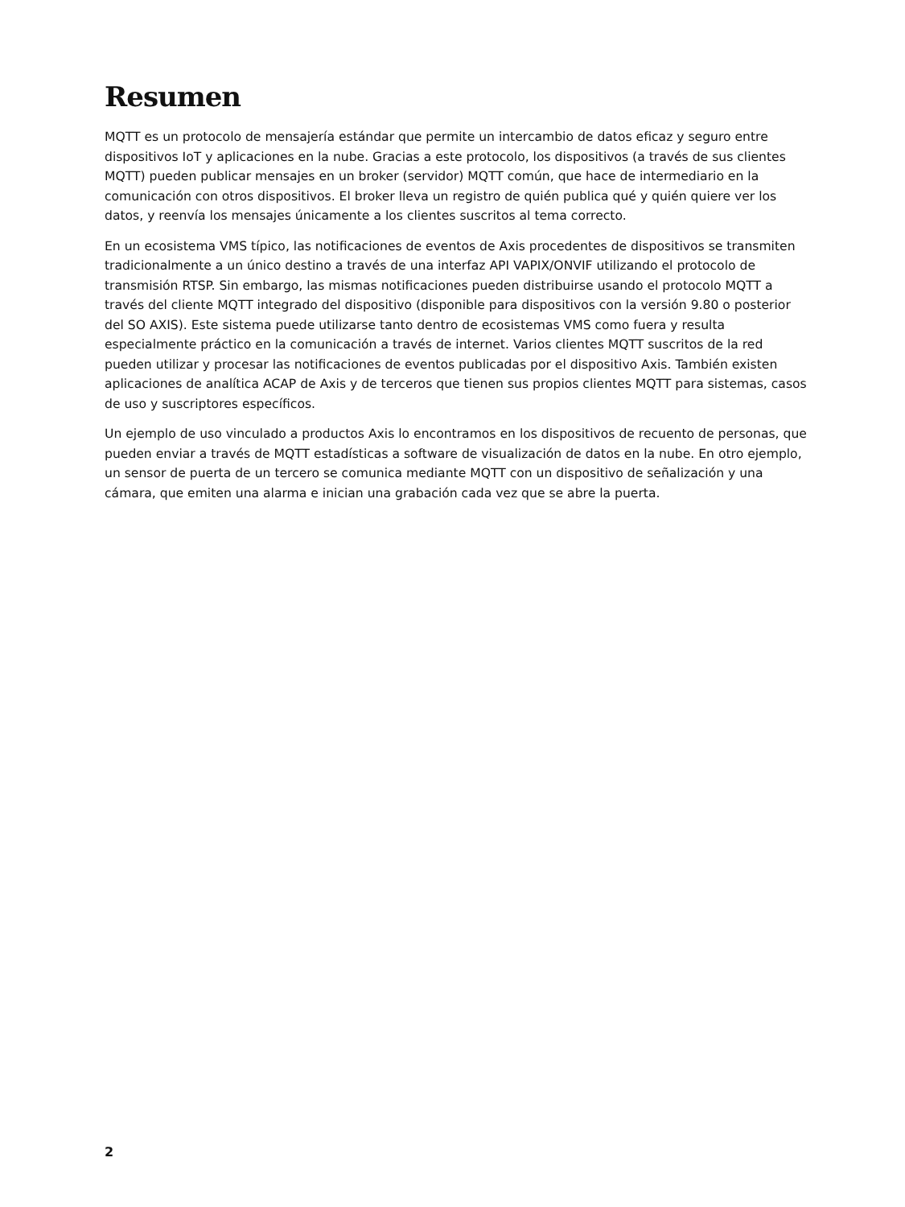Resumen
MQTT es un protocolo de mensajería estándar que permite un intercambio de datos eficaz y seguro entre dispositivos IoT y aplicaciones en la nube. Gracias a este protocolo, los dispositivos (a través de sus clientes MQTT) pueden publicar mensajes en un broker (servidor) MQTT común, que hace de intermediario en la comunicación con otros dispositivos. El broker lleva un registro de quién publica qué y quién quiere ver los datos, y reenvía los mensajes únicamente a los clientes suscritos al tema correcto.
En un ecosistema VMS típico, las notificaciones de eventos de Axis procedentes de dispositivos se transmiten tradicionalmente a un único destino a través de una interfaz API VAPIX/ONVIF utilizando el protocolo de transmisión RTSP. Sin embargo, las mismas notificaciones pueden distribuirse usando el protocolo MQTT a través del cliente MQTT integrado del dispositivo (disponible para dispositivos con la versión 9.80 o posterior del SO AXIS). Este sistema puede utilizarse tanto dentro de ecosistemas VMS como fuera y resulta especialmente práctico en la comunicación a través de internet. Varios clientes MQTT suscritos de la red pueden utilizar y procesar las notificaciones de eventos publicadas por el dispositivo Axis. También existen aplicaciones de analítica ACAP de Axis y de terceros que tienen sus propios clientes MQTT para sistemas, casos de uso y suscriptores específicos.
Un ejemplo de uso vinculado a productos Axis lo encontramos en los dispositivos de recuento de personas, que pueden enviar a través de MQTT estadísticas a software de visualización de datos en la nube. En otro ejemplo, un sensor de puerta de un tercero se comunica mediante MQTT con un dispositivo de señalización y una cámara, que emiten una alarma e inician una grabación cada vez que se abre la puerta.
2